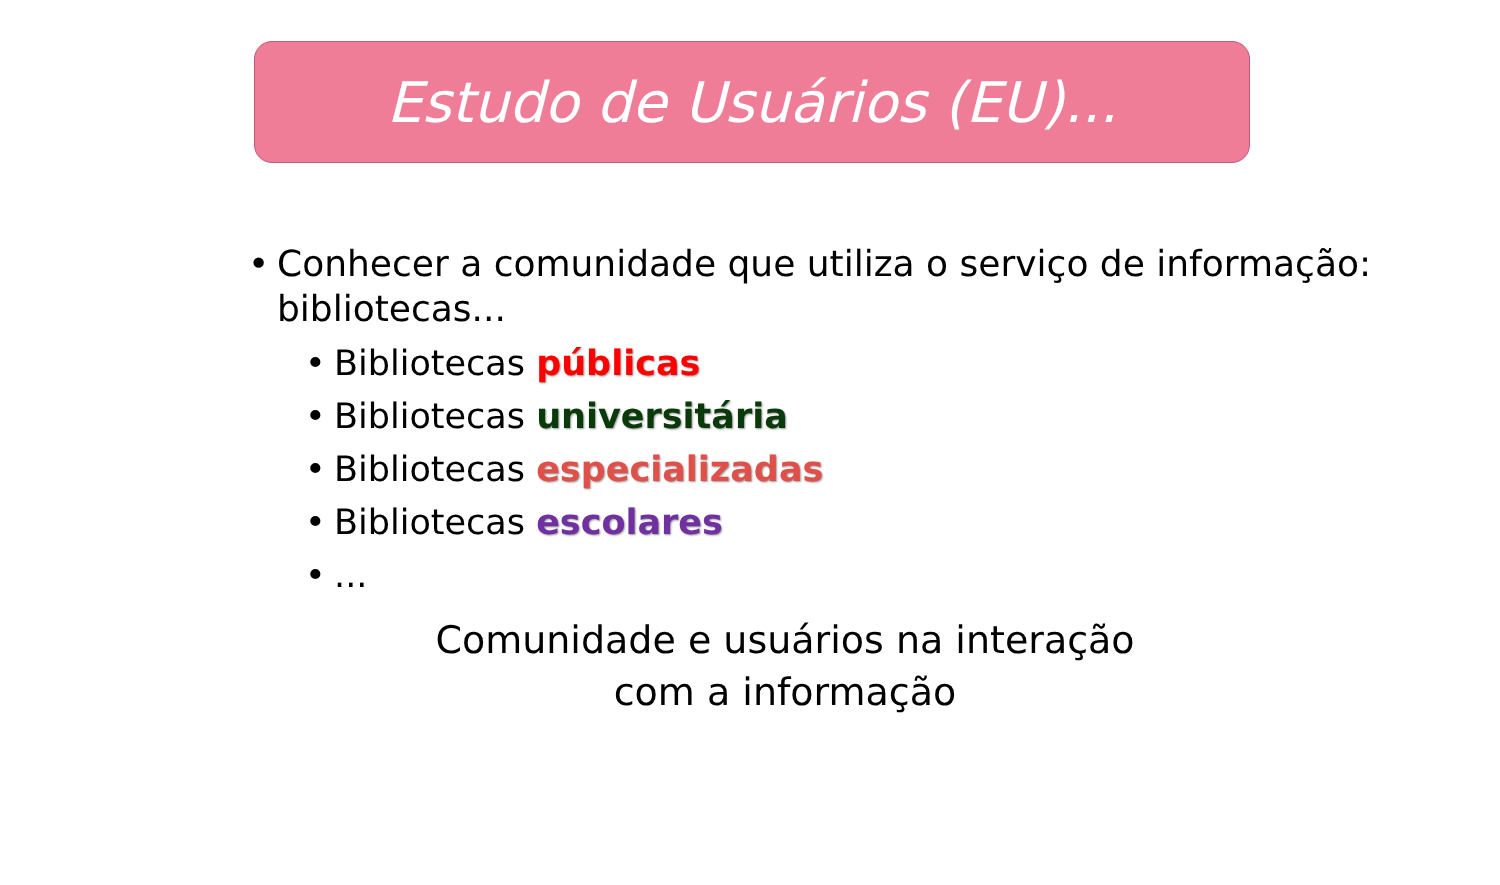Estudo de Usuários (EU)...
• Conhecer a comunidade que utiliza o serviço de informação: bibliotecas...
• Bibliotecas públicas
• Bibliotecas universitária
• Bibliotecas especializadas
• Bibliotecas escolares
•...
Comunidade e usuários na interação
com a informação